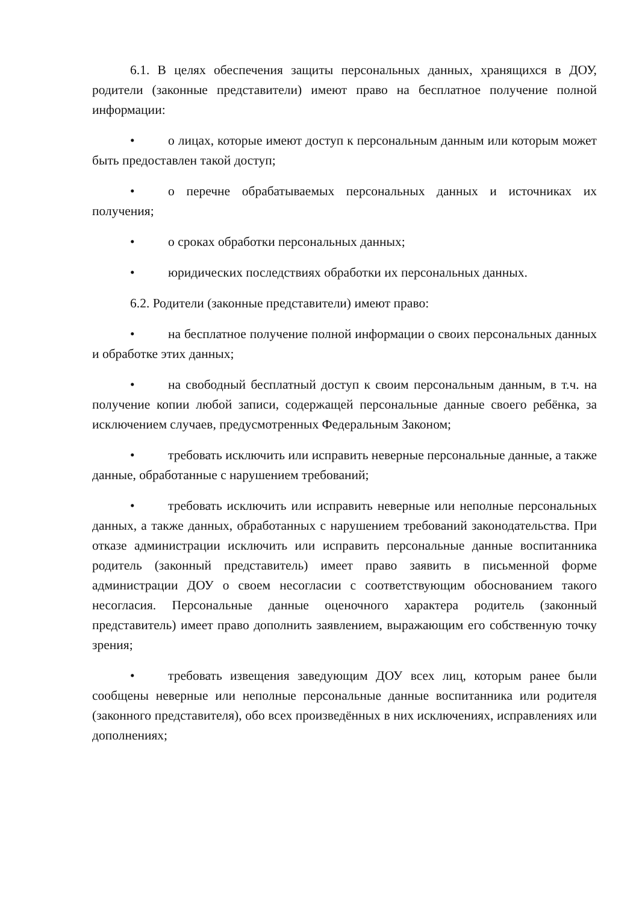6.1. В целях обеспечения защиты персональных данных, хранящихся в ДОУ, родители (законные представители) имеют право на бесплатное получение полной информации:
• о лицах, которые имеют доступ к персональным данным или которым может быть предоставлен такой доступ;
• о перечне обрабатываемых персональных данных и источниках их получения;
• о сроках обработки персональных данных;
• юридических последствиях обработки их персональных данных.
6.2. Родители (законные представители) имеют право:
• на бесплатное получение полной информации о своих персональных данных и обработке этих данных;
• на свободный бесплатный доступ к своим персональным данным, в т.ч. на получение копии любой записи, содержащей персональные данные своего ребёнка, за исключением случаев, предусмотренных Федеральным Законом;
• требовать исключить или исправить неверные персональные данные, а также данные, обработанные с нарушением требований;
• требовать исключить или исправить неверные или неполные персональных данных, а также данных, обработанных с нарушением требований законодательства. При отказе администрации исключить или исправить персональные данные воспитанника родитель (законный представитель) имеет право заявить в письменной форме администрации ДОУ о своем несогласии с соответствующим обоснованием такого несогласия. Персональные данные оценочного характера родитель (законный представитель) имеет право дополнить заявлением, выражающим его собственную точку зрения;
• требовать извещения заведующим ДОУ всех лиц, которым ранее были сообщены неверные или неполные персональные данные воспитанника или родителя (законного представителя), обо всех произведённых в них исключениях, исправлениях или дополнениях;